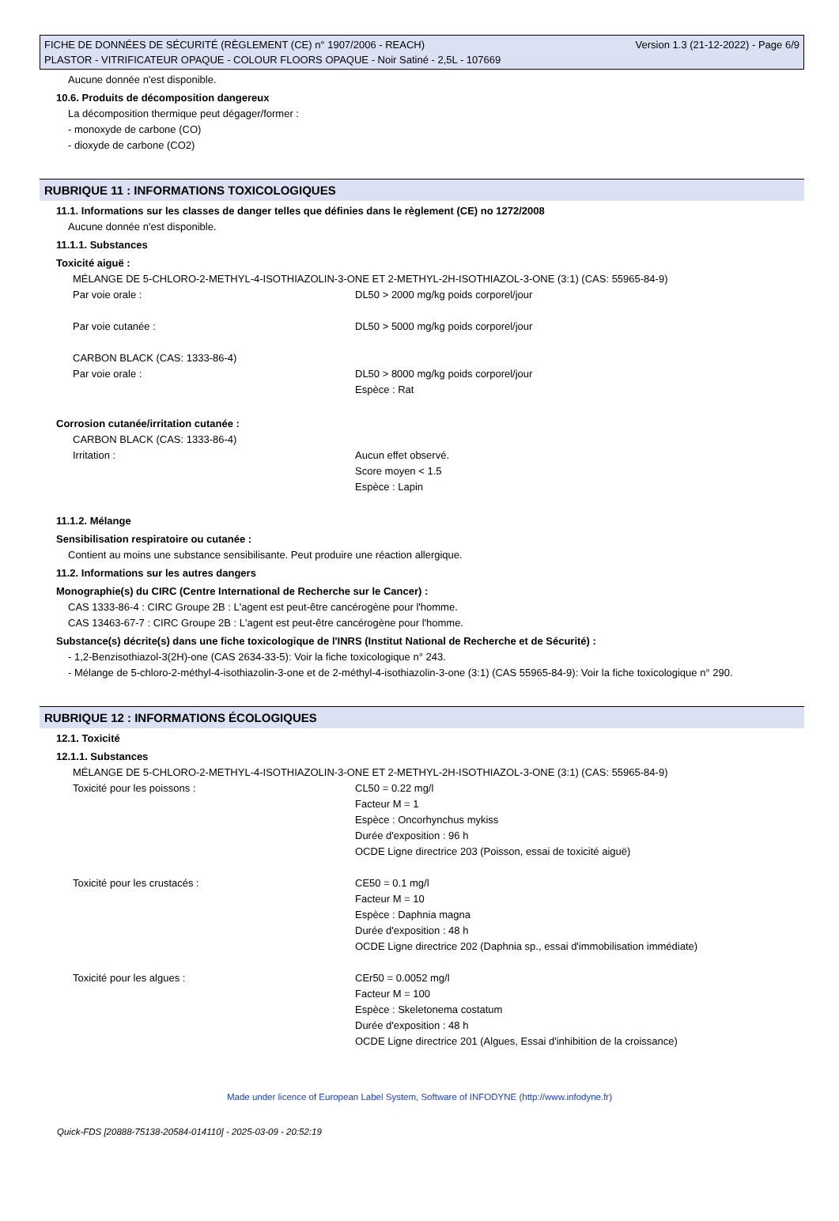FICHE DE DONNÉES DE SÉCURITÉ (RÈGLEMENT (CE) n° 1907/2006 - REACH) Version 1.3 (21-12-2022) - Page 6/9
PLASTOR - VITRIFICATEUR OPAQUE - COLOUR FLOORS OPAQUE - Noir Satiné - 2,5L - 107669
Aucune donnée n'est disponible.
10.6. Produits de décomposition dangereux
La décomposition thermique peut dégager/former :
- monoxyde de carbone (CO)
- dioxyde de carbone (CO2)
RUBRIQUE 11 : INFORMATIONS TOXICOLOGIQUES
11.1. Informations sur les classes de danger telles que définies dans le règlement (CE) no 1272/2008
Aucune donnée n'est disponible.
11.1.1. Substances
Toxicité aiguë :
MÉLANGE DE 5-CHLORO-2-METHYL-4-ISOTHIAZOLIN-3-ONE ET 2-METHYL-2H-ISOTHIAZOL-3-ONE (3:1) (CAS: 55965-84-9)
Par voie orale : DL50 > 2000 mg/kg poids corporel/jour
Par voie cutanée : DL50 > 5000 mg/kg poids corporel/jour
CARBON BLACK (CAS: 1333-86-4)
Par voie orale : DL50 > 8000 mg/kg poids corporel/jour
Espèce : Rat
Corrosion cutanée/irritation cutanée :
CARBON BLACK (CAS: 1333-86-4)
Irritation : Aucun effet observé.
Score moyen < 1.5
Espèce : Lapin
11.1.2. Mélange
Sensibilisation respiratoire ou cutanée :
Contient au moins une substance sensibilisante. Peut produire une réaction allergique.
11.2. Informations sur les autres dangers
Monographie(s) du CIRC (Centre International de Recherche sur le Cancer) :
CAS 1333-86-4 : CIRC Groupe 2B : L'agent est peut-être cancérogène pour l'homme.
CAS 13463-67-7 : CIRC Groupe 2B : L'agent est peut-être cancérogène pour l'homme.
Substance(s) décrite(s) dans une fiche toxicologique de l'INRS (Institut National de Recherche et de Sécurité) :
- 1,2-Benzisothiazol-3(2H)-one (CAS 2634-33-5): Voir la fiche toxicologique n° 243.
- Mélange de 5-chloro-2-méthyl-4-isothiazolin-3-one et de 2-méthyl-4-isothiazolin-3-one (3:1) (CAS 55965-84-9): Voir la fiche toxicologique n° 290.
RUBRIQUE 12 : INFORMATIONS ÉCOLOGIQUES
12.1. Toxicité
12.1.1. Substances
MÉLANGE DE 5-CHLORO-2-METHYL-4-ISOTHIAZOLIN-3-ONE ET 2-METHYL-2H-ISOTHIAZOL-3-ONE (3:1) (CAS: 55965-84-9)
Toxicité pour les poissons : CL50 = 0.22 mg/l
Facteur M = 1
Espèce : Oncorhynchus mykiss
Durée d'exposition : 96 h
OCDE Ligne directrice 203 (Poisson, essai de toxicité aiguë)
Toxicité pour les crustacés : CE50 = 0.1 mg/l
Facteur M = 10
Espèce : Daphnia magna
Durée d'exposition : 48 h
OCDE Ligne directrice 202 (Daphnia sp., essai d'immobilisation immédiate)
Toxicité pour les algues : CEr50 = 0.0052 mg/l
Facteur M = 100
Espèce : Skeletonema costatum
Durée d'exposition : 48 h
OCDE Ligne directrice 201 (Algues, Essai d'inhibition de la croissance)
Made under licence of European Label System, Software of INFODYNE (http://www.infodyne.fr)
Quick-FDS [20888-75138-20584-014110] - 2025-03-09 - 20:52:19